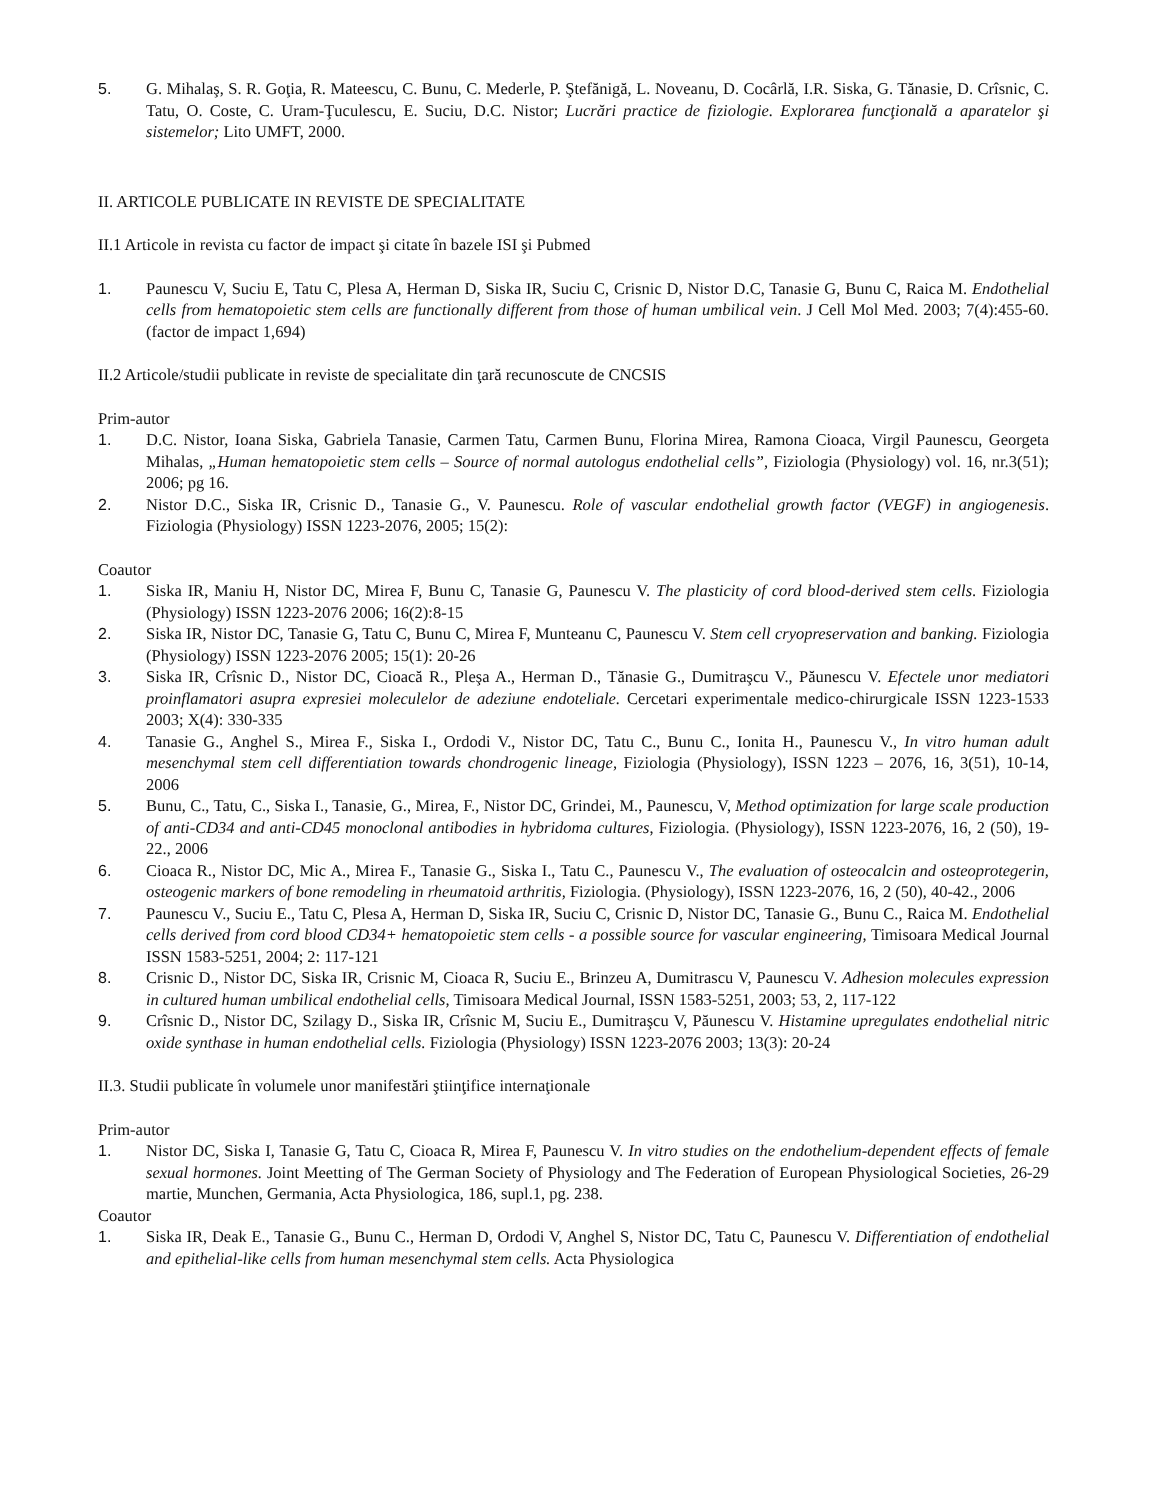5. G. Mihalaş, S. R. Goţia, R. Mateescu, C. Bunu, C. Mederle, P. Ştefănigă, L. Noveanu, D. Cocârlă, I.R. Siska, G. Tănasie, D. Crîsnic, C. Tatu, O. Coste, C. Uram-Ţuculescu, E. Suciu, D.C. Nistor; Lucrări practice de fiziologie. Explorarea funcţională a aparatelor şi sistemelor; Lito UMFT, 2000.
II. ARTICOLE PUBLICATE IN REVISTE DE SPECIALITATE
II.1 Articole in revista cu factor de impact şi citate în bazele ISI şi Pubmed
1. Paunescu V, Suciu E, Tatu C, Plesa A, Herman D, Siska IR, Suciu C, Crisnic D, Nistor D.C, Tanasie G, Bunu C, Raica M. Endothelial cells from hematopoietic stem cells are functionally different from those of human umbilical vein. J Cell Mol Med. 2003; 7(4):455-60. (factor de impact 1,694)
II.2 Articole/studii publicate in reviste de specialitate din ţară recunoscute de CNCSIS
Prim-autor
1. D.C. Nistor, Ioana Siska, Gabriela Tanasie, Carmen Tatu, Carmen Bunu, Florina Mirea, Ramona Cioaca, Virgil Paunescu, Georgeta Mihalas, „Human hematopoietic stem cells – Source of normal autologus endothelial cells”, Fiziologia (Physiology) vol. 16, nr.3(51); 2006; pg 16.
2. Nistor D.C., Siska IR, Crisnic D., Tanasie G., V. Paunescu. Role of vascular endothelial growth factor (VEGF) in angiogenesis. Fiziologia (Physiology) ISSN 1223-2076, 2005; 15(2):
Coautor
1. Siska IR, Maniu H, Nistor DC, Mirea F, Bunu C, Tanasie G, Paunescu V. The plasticity of cord blood-derived stem cells. Fiziologia (Physiology) ISSN 1223-2076 2006; 16(2):8-15
2. Siska IR, Nistor DC, Tanasie G, Tatu C, Bunu C, Mirea F, Munteanu C, Paunescu V. Stem cell cryopreservation and banking. Fiziologia (Physiology) ISSN 1223-2076 2005; 15(1): 20-26
3. Siska IR, Crîsnic D., Nistor DC, Cioacă R., Pleşa A., Herman D., Tănasie G., Dumitraşcu V., Păunescu V. Efectele unor mediatori proinflamatori asupra expresiei moleculelor de adeziune endoteliale. Cercetari experimentale medico-chirurgicale ISSN 1223-1533 2003; X(4): 330-335
4. Tanasie G., Anghel S., Mirea F., Siska I., Ordodi V., Nistor DC, Tatu C., Bunu C., Ionita H., Paunescu V., In vitro human adult mesenchymal stem cell differentiation towards chondrogenic lineage, Fiziologia (Physiology), ISSN 1223 – 2076, 16, 3(51), 10-14, 2006
5. Bunu, C., Tatu, C., Siska I., Tanasie, G., Mirea, F., Nistor DC, Grindei, M., Paunescu, V, Method optimization for large scale production of anti-CD34 and anti-CD45 monoclonal antibodies in hybridoma cultures, Fiziologia. (Physiology), ISSN 1223-2076, 16, 2 (50), 19-22., 2006
6. Cioaca R., Nistor DC, Mic A., Mirea F., Tanasie G., Siska I., Tatu C., Paunescu V., The evaluation of osteocalcin and osteoprotegerin, osteogenic markers of bone remodeling in rheumatoid arthritis, Fiziologia. (Physiology), ISSN 1223-2076, 16, 2 (50), 40-42., 2006
7. Paunescu V., Suciu E., Tatu C, Plesa A, Herman D, Siska IR, Suciu C, Crisnic D, Nistor DC, Tanasie G., Bunu C., Raica M. Endothelial cells derived from cord blood CD34+ hematopoietic stem cells - a possible source for vascular engineering, Timisoara Medical Journal ISSN 1583-5251, 2004; 2: 117-121
8. Crisnic D., Nistor DC, Siska IR, Crisnic M, Cioaca R, Suciu E., Brinzeu A, Dumitrascu V, Paunescu V. Adhesion molecules expression in cultured human umbilical endothelial cells, Timisoara Medical Journal, ISSN 1583-5251, 2003; 53, 2, 117-122
9. Crîsnic D., Nistor DC, Szilagy D., Siska IR, Crîsnic M, Suciu E., Dumitraşcu V, Păunescu V. Histamine upregulates endothelial nitric oxide synthase in human endothelial cells. Fiziologia (Physiology) ISSN 1223-2076 2003; 13(3): 20-24
II.3. Studii publicate în volumele unor manifestări ştiinţifice internaţionale
Prim-autor
1. Nistor DC, Siska I, Tanasie G, Tatu C, Cioaca R, Mirea F, Paunescu V. In vitro studies on the endothelium-dependent effects of female sexual hormones. Joint Meetting of The German Society of Physiology and The Federation of European Physiological Societies, 26-29 martie, Munchen, Germania, Acta Physiologica, 186, supl.1, pg. 238.
Coautor
1. Siska IR, Deak E., Tanasie G., Bunu C., Herman D, Ordodi V, Anghel S, Nistor DC, Tatu C, Paunescu V. Differentiation of endothelial and epithelial-like cells from human mesenchymal stem cells. Acta Physiologica